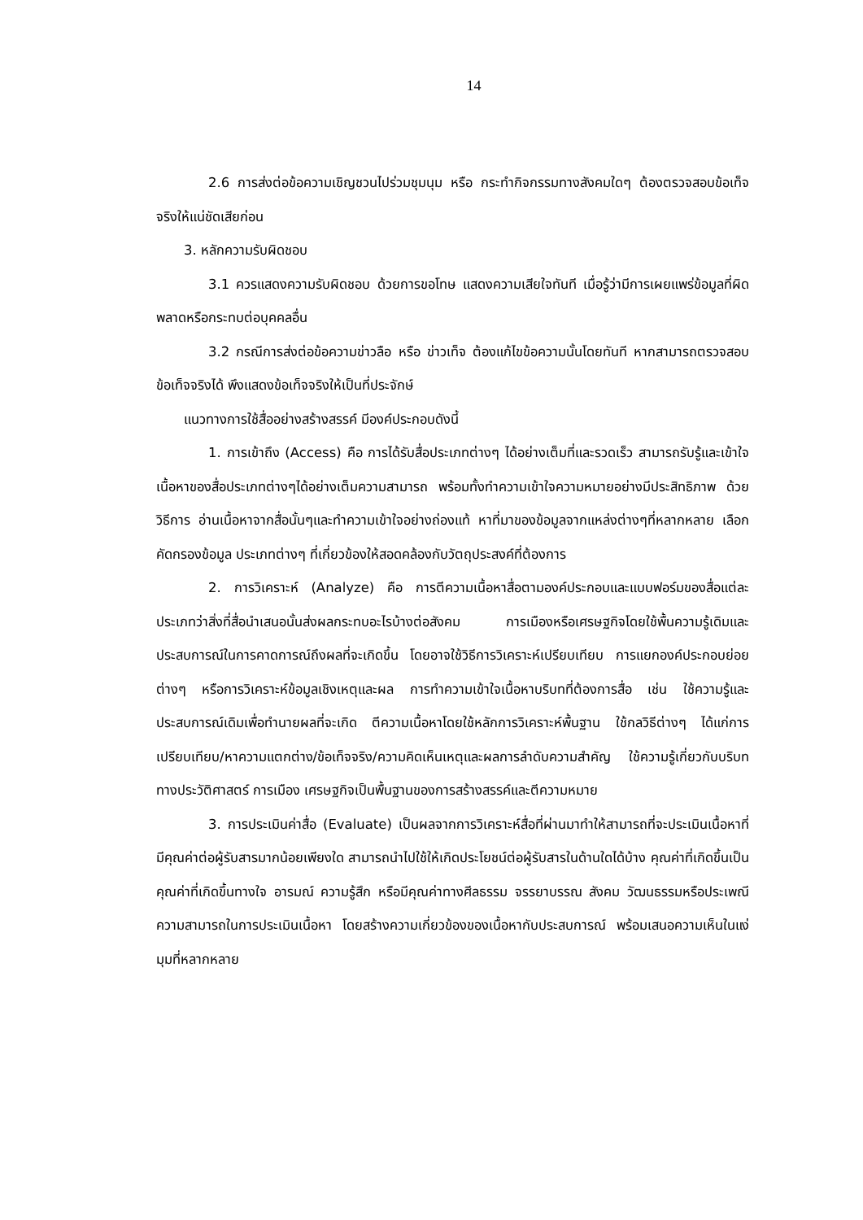14
2.6 การส่งต่อข้อความเชิญชวนไปร่วมชุมนุม หรือ กระทำกิจกรรมทางสังคมใดๆ ต้องตรวจสอบข้อเท็จจริงให้แน่ชัดเสียก่อน
3. หลักความรับผิดชอบ
3.1 ควรแสดงความรับผิดชอบ ด้วยการขอโทษ แสดงความเสียใจทันที เมื่อรู้ว่ามีการเผยแพร่ข้อมูลที่ผิดพลาดหรือกระทบต่อบุคคลอื่น
3.2 กรณีการส่งต่อข้อความข่าวลือ หรือ ข่าวเท็จ ต้องแก้ไขข้อความนั้นโดยทันที หากสามารถตรวจสอบข้อเท็จจริงได้ พึงแสดงข้อเท็จจริงให้เป็นที่ประจักษ์
แนวทางการใช้สื่ออย่างสร้างสรรค์ มีองค์ประกอบดังนี้
1. การเข้าถึง (Access) คือ การได้รับสื่อประเภทต่างๆ ได้อย่างเต็มที่และรวดเร็ว สามารถรับรู้และเข้าใจเนื้อหาของสื่อประเภทต่างๆได้อย่างเต็มความสามารถ พร้อมทั้งทำความเข้าใจความหมายอย่างมีประสิทธิภาพ ด้วยวิธีการ อ่านเนื้อหาจากสื่อนั้นๆและทำความเข้าใจอย่างถ่องแท้ หาที่มาของข้อมูลจากแหล่งต่างๆที่หลากหลาย เลือกคัดกรองข้อมูล ประเภทต่างๆ ที่เกี่ยวข้องให้สอดคล้องกับวัตถุประสงค์ที่ต้องการ
2. การวิเคราะห์ (Analyze) คือ การตีความเนื้อหาสื่อตามองค์ประกอบและแบบฟอร์มของสื่อแต่ละประเภทว่าสิ่งที่สื่อนำเสนอนั้นส่งผลกระทบอะไรบ้างต่อสังคม การเมืองหรือเศรษฐกิจโดยใช้พื้นความรู้เดิมและประสบการณ์ในการคาดการณ์ถึงผลที่จะเกิดขึ้น โดยอาจใช้วิธีการวิเคราะห์เปรียบเทียบ การแยกองค์ประกอบย่อยต่างๆ หรือการวิเคราะห์ข้อมูลเชิงเหตุและผล การทำความเข้าใจเนื้อหาบริบทที่ต้องการสื่อ เช่น ใช้ความรู้และประสบการณ์เดิมเพื่อทำนายผลที่จะเกิด ตีความเนื้อหาโดยใช้หลักการวิเคราะห์พื้นฐาน ใช้กลวิธีต่างๆ ได้แก่การเปรียบเทียบ/หาความแตกต่าง/ข้อเท็จจริง/ความคิดเห็นเหตุและผลการลำดับความสำคัญ ใช้ความรู้เกี่ยวกับบริบททางประวัติศาสตร์ การเมือง เศรษฐกิจเป็นพื้นฐานของการสร้างสรรค์และตีความหมาย
3. การประเมินค่าสื่อ (Evaluate) เป็นผลจากการวิเคราะห์สื่อที่ผ่านมาทำให้สามารถที่จะประเมินเนื้อหาที่มีคุณค่าต่อผู้รับสารมากน้อยเพียงใด สามารถนำไปใช้ให้เกิดประโยชน์ต่อผู้รับสารในด้านใดได้บ้าง คุณค่าที่เกิดขึ้นเป็นคุณค่าที่เกิดขึ้นทางใจ อารมณ์ ความรู้สึก หรือมีคุณค่าทางศีลธรรม จรรยาบรรณ สังคม วัฒนธรรมหรือประเพณี ความสามารถในการประเมินเนื้อหา โดยสร้างความเกี่ยวข้องของเนื้อหากับประสบการณ์ พร้อมเสนอความเห็นในแง่มุมที่หลากหลาย